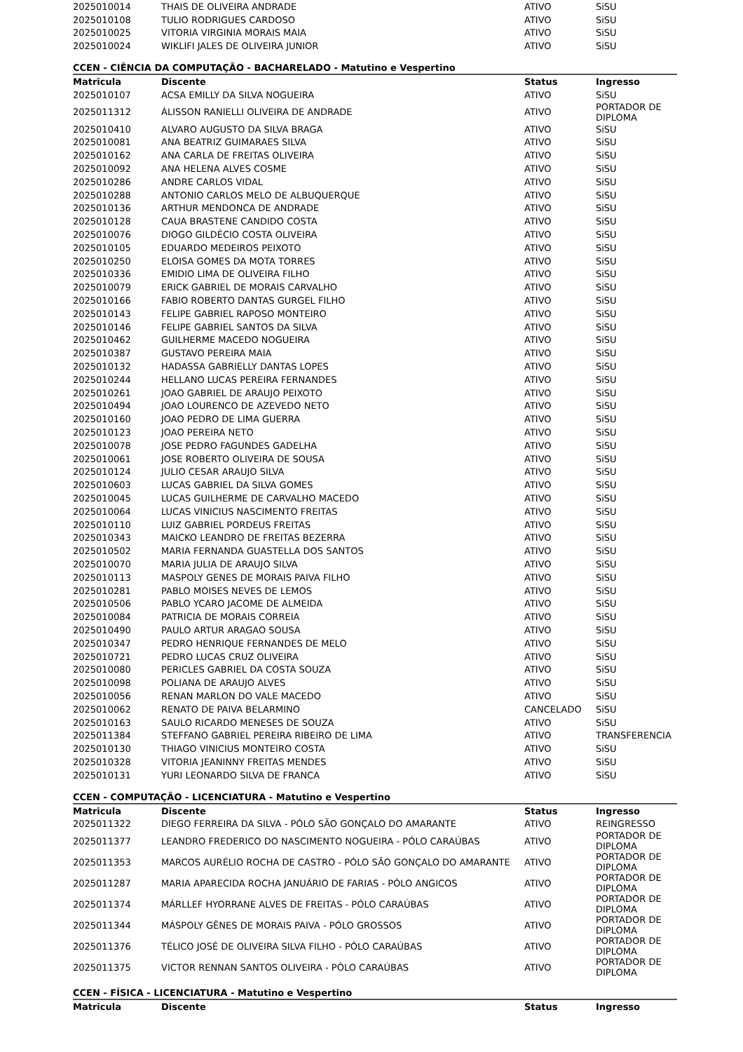| 2025010014 | THAIS DE OLIVEIRA ANDRADE | ATIVO | SiSU |
| 2025010108 | TULIO RODRIGUES CARDOSO | ATIVO | SiSU |
| 2025010025 | VITORIA VIRGINIA MORAIS MAIA | ATIVO | SiSU |
| 2025010024 | WIKLIFI JALES DE OLIVEIRA JUNIOR | ATIVO | SiSU |
CCEN - CIÊNCIA DA COMPUTAÇÃO - BACHARELADO - Matutino e Vespertino
| Matricula | Discente | Status | Ingresso |
| --- | --- | --- | --- |
| 2025010107 | ACSA EMILLY DA SILVA NOGUEIRA | ATIVO | SiSU |
| 2025011312 | ÁLISSON RANIELLI OLIVEIRA DE ANDRADE | ATIVO | PORTADOR DE DIPLOMA |
| 2025010410 | ALVARO AUGUSTO DA SILVA BRAGA | ATIVO | SiSU |
| 2025010081 | ANA BEATRIZ GUIMARAES SILVA | ATIVO | SiSU |
| 2025010162 | ANA CARLA DE FREITAS OLIVEIRA | ATIVO | SiSU |
| 2025010092 | ANA HELENA ALVES COSME | ATIVO | SiSU |
| 2025010286 | ANDRE CARLOS VIDAL | ATIVO | SiSU |
| 2025010288 | ANTONIO CARLOS MELO DE ALBUQUERQUE | ATIVO | SiSU |
| 2025010136 | ARTHUR MENDONCA DE ANDRADE | ATIVO | SiSU |
| 2025010128 | CAUA BRASTENE CANDIDO COSTA | ATIVO | SiSU |
| 2025010076 | DIOGO GILDÉCIO COSTA OLIVEIRA | ATIVO | SiSU |
| 2025010105 | EDUARDO MEDEIROS PEIXOTO | ATIVO | SiSU |
| 2025010250 | ELOISA GOMES DA MOTA TORRES | ATIVO | SiSU |
| 2025010336 | EMIDIO LIMA DE OLIVEIRA FILHO | ATIVO | SiSU |
| 2025010079 | ERICK GABRIEL DE MORAIS CARVALHO | ATIVO | SiSU |
| 2025010166 | FABIO ROBERTO DANTAS GURGEL FILHO | ATIVO | SiSU |
| 2025010143 | FELIPE GABRIEL RAPOSO MONTEIRO | ATIVO | SiSU |
| 2025010146 | FELIPE GABRIEL SANTOS DA SILVA | ATIVO | SiSU |
| 2025010462 | GUILHERME MACEDO NOGUEIRA | ATIVO | SiSU |
| 2025010387 | GUSTAVO PEREIRA MAIA | ATIVO | SiSU |
| 2025010132 | HADASSA GABRIELLY DANTAS LOPES | ATIVO | SiSU |
| 2025010244 | HELLANO LUCAS PEREIRA FERNANDES | ATIVO | SiSU |
| 2025010261 | JOAO GABRIEL DE ARAUJO PEIXOTO | ATIVO | SiSU |
| 2025010494 | JOAO LOURENCO DE AZEVEDO NETO | ATIVO | SiSU |
| 2025010160 | JOAO PEDRO DE LIMA GUERRA | ATIVO | SiSU |
| 2025010123 | JOAO PEREIRA NETO | ATIVO | SiSU |
| 2025010078 | JOSE PEDRO FAGUNDES GADELHA | ATIVO | SiSU |
| 2025010061 | JOSE ROBERTO OLIVEIRA DE SOUSA | ATIVO | SiSU |
| 2025010124 | JULIO CESAR ARAUJO SILVA | ATIVO | SiSU |
| 2025010603 | LUCAS GABRIEL DA SILVA GOMES | ATIVO | SiSU |
| 2025010045 | LUCAS GUILHERME DE CARVALHO MACEDO | ATIVO | SiSU |
| 2025010064 | LUCAS VINICIUS NASCIMENTO FREITAS | ATIVO | SiSU |
| 2025010110 | LUIZ GABRIEL PORDEUS FREITAS | ATIVO | SiSU |
| 2025010343 | MAICKO LEANDRO DE FREITAS BEZERRA | ATIVO | SiSU |
| 2025010502 | MARIA FERNANDA GUASTELLA DOS SANTOS | ATIVO | SiSU |
| 2025010070 | MARIA JULIA DE ARAUJO SILVA | ATIVO | SiSU |
| 2025010113 | MASPOLY GENES DE MORAIS PAIVA FILHO | ATIVO | SiSU |
| 2025010281 | PABLO MOISES NEVES DE LEMOS | ATIVO | SiSU |
| 2025010506 | PABLO YCARO JACOME DE ALMEIDA | ATIVO | SiSU |
| 2025010084 | PATRICIA DE MORAIS CORREIA | ATIVO | SiSU |
| 2025010490 | PAULO ARTUR ARAGAO SOUSA | ATIVO | SiSU |
| 2025010347 | PEDRO HENRIQUE FERNANDES DE MELO | ATIVO | SiSU |
| 2025010721 | PEDRO LUCAS CRUZ OLIVEIRA | ATIVO | SiSU |
| 2025010080 | PERICLES GABRIEL DA COSTA SOUZA | ATIVO | SiSU |
| 2025010098 | POLIANA DE ARAUJO ALVES | ATIVO | SiSU |
| 2025010056 | RENAN MARLON DO VALE MACEDO | ATIVO | SiSU |
| 2025010062 | RENATO DE PAIVA BELARMINO | CANCELADO | SiSU |
| 2025010163 | SAULO RICARDO MENESES DE SOUZA | ATIVO | SiSU |
| 2025011384 | STEFFANO GABRIEL PEREIRA RIBEIRO DE LIMA | ATIVO | TRANSFERENCIA |
| 2025010130 | THIAGO VINICIUS MONTEIRO COSTA | ATIVO | SiSU |
| 2025010328 | VITORIA JEANINNY FREITAS MENDES | ATIVO | SiSU |
| 2025010131 | YURI LEONARDO SILVA DE FRANCA | ATIVO | SiSU |
CCEN - COMPUTAÇÃO - LICENCIATURA - Matutino e Vespertino
| Matricula | Discente | Status | Ingresso |
| --- | --- | --- | --- |
| 2025011322 | DIEGO FERREIRA DA SILVA - PÓLO SÃO GONÇALO DO AMARANTE | ATIVO | REINGRESSO |
| 2025011377 | LEANDRO FREDERICO DO NASCIMENTO NOGUEIRA - PÓLO CARAÚBAS | ATIVO | PORTADOR DE DIPLOMA |
| 2025011353 | MARCOS AURÉLIO ROCHA DE CASTRO - PÓLO SÃO GONÇALO DO AMARANTE | ATIVO | PORTADOR DE DIPLOMA |
| 2025011287 | MARIA APARECIDA ROCHA JANUÁRIO DE FARIAS - PÓLO ANGICOS | ATIVO | PORTADOR DE DIPLOMA |
| 2025011374 | MÁRLLEF HYORRANE ALVES DE FREITAS - PÓLO CARAÚBAS | ATIVO | PORTADOR DE DIPLOMA |
| 2025011344 | MÁSPOLY GÊNES DE MORAIS PAIVA - PÓLO GROSSOS | ATIVO | PORTADOR DE DIPLOMA |
| 2025011376 | TÉLICO JOSÉ DE OLIVEIRA SILVA FILHO - PÓLO CARAÚBAS | ATIVO | PORTADOR DE DIPLOMA |
| 2025011375 | VICTOR RENNAN SANTOS OLIVEIRA - PÓLO CARAÚBAS | ATIVO | PORTADOR DE DIPLOMA |
CCEN - FÍSICA - LICENCIATURA - Matutino e Vespertino
| Matricula | Discente | Status | Ingresso |
| --- | --- | --- | --- |